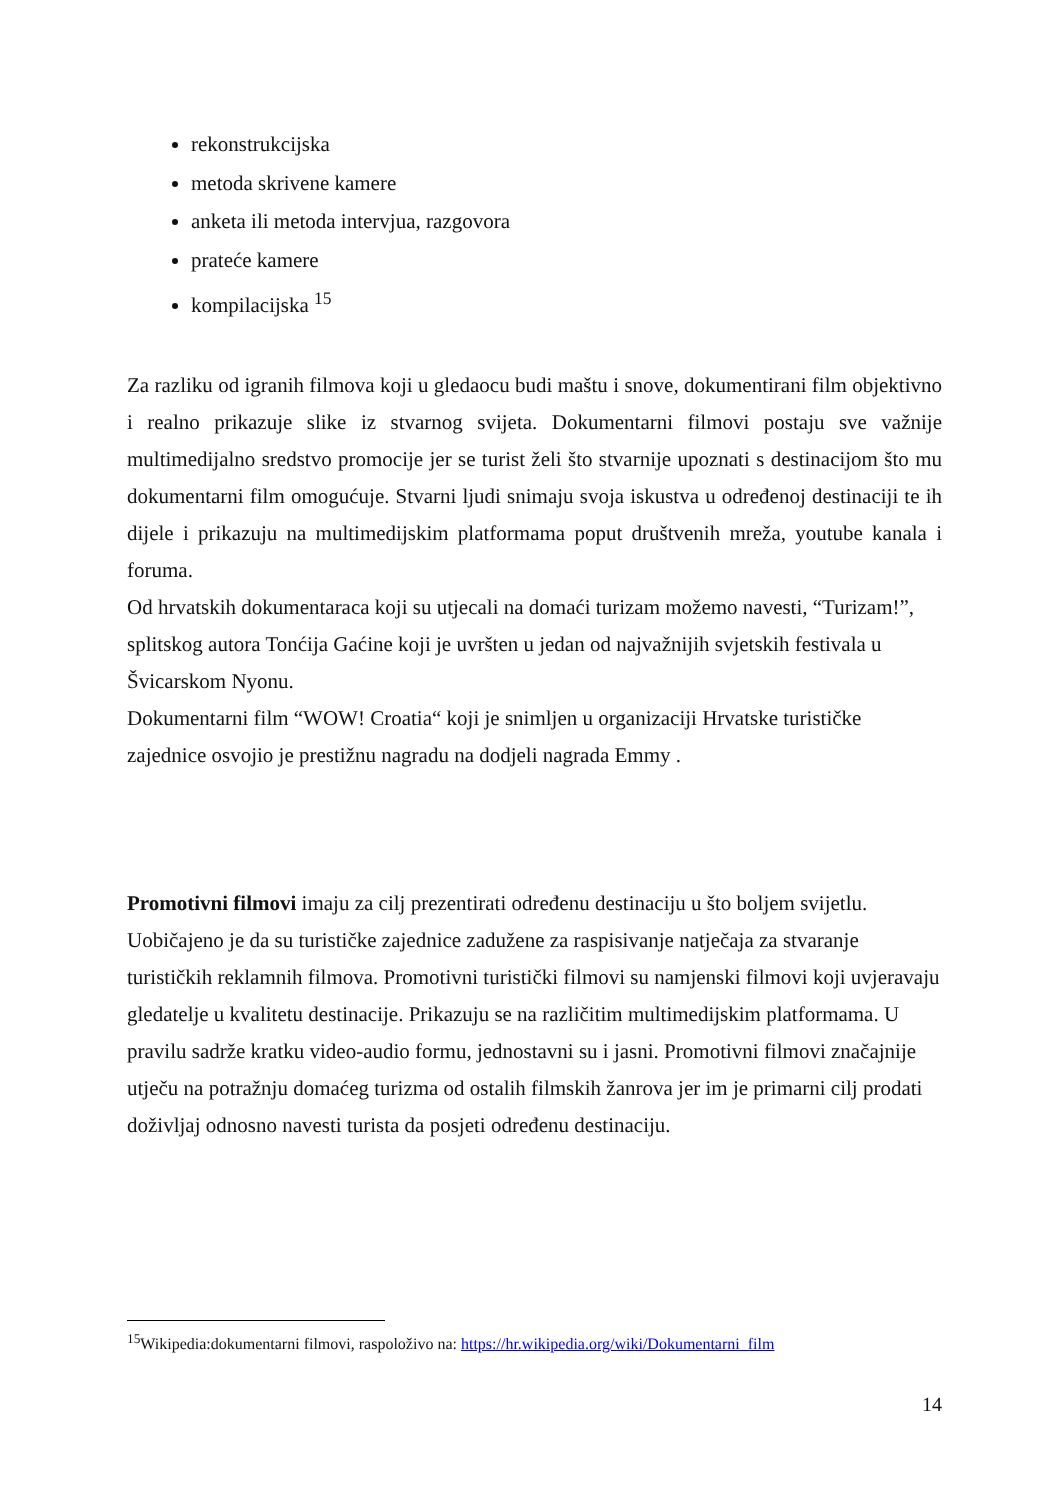rekonstrukcijska
metoda skrivene kamere
anketa ili metoda intervjua, razgovora
prateće kamere
kompilacijska <sup>15</sup>
Za razliku od igranih filmova koji u gledaocu budi maštu i snove, dokumentirani film objektivno i realno prikazuje slike iz stvarnog svijeta. Dokumentarni filmovi postaju sve važnije multimedijalno sredstvo promocije jer se turist želi što stvarnije upoznati s destinacijom što mu dokumentarni film omogućuje. Stvarni ljudi snimaju svoja iskustva u određenoj destinaciji te ih dijele i prikazuju na multimedijskim platformama poput društvenih mreža, youtube kanala i foruma.
Od hrvatskih dokumentaraca koji su utjecali na domaći turizam možemo navesti, “Turizam!”, splitskog autora Tonćija Gaćine koji je uvršten u jedan od najvažnijih svjetskih festivala u Švicarskom Nyonu.
Dokumentarni film “WOW! Croatia“ koji je snimljen u organizaciji Hrvatske turističke zajednice osvojio je prestižnu nagradu na dodjeli nagrada Emmy .
Promotivni filmovi imaju za cilj prezentirati određenu destinaciju u što boljem svijetlu. Uobičajeno je da su turističke zajednice zadužene za raspisivanje natječaja za stvaranje turističkih reklamnih filmova. Promotivni turistički filmovi su namjenski filmovi koji uvjeravaju gledatelje u kvalitetu destinacije. Prikazuju se na različitim multimedijskim platformama. U pravilu sadrže kratku video-audio formu, jednostavni su i jasni. Promotivni filmovi značajnije utječu na potražnju domaćeg turizma od ostalih filmskih žanrova jer im je primarni cilj prodati doživljaj odnosno navesti turista da posjeti određenu destinaciju.
<sup>15</sup> Wikipedia:dokumentarni filmovi, raspoloživo na: https://hr.wikipedia.org/wiki/Dokumentarni_film
14